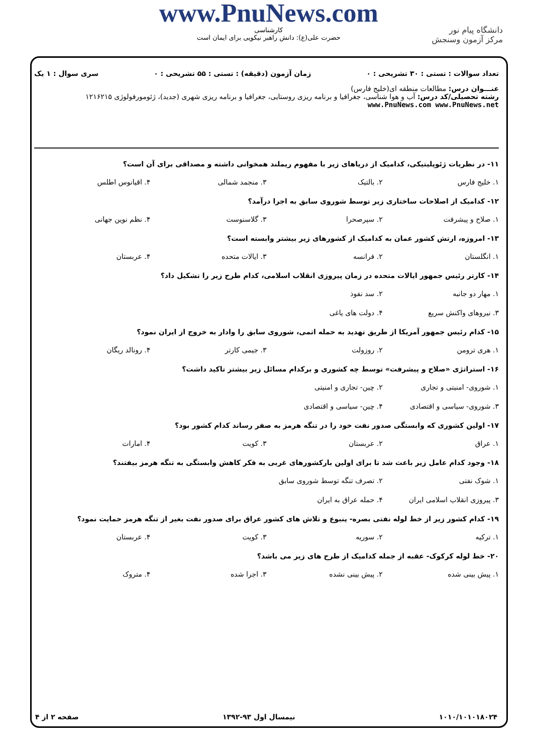دانشگاه پیام نور
مرکز آزمون وسنجش
www.PnuNews.com
کارشناسی
حضرت علی(ع): دانش راهبر نیکویی برای ایمان است
تعداد سوالات : تستی : ۳۰ تشریحی : ۰ زمان آزمون (دقیقه) : تستی : ۵۵ تشریحی : ۰ سری سوال : ۱ یک
عنـــوان درس: مطالعات منطقه ای(خلیج فارس)
رشته تحصیلی/کد درس: آب و هوا شناسی، جغرافیا و برنامه ریزی روستایی، جغرافیا و برنامه ریزی شهری (جدید)، ژئومورفولوژی ۱۲۱۶۲۱۵ www.PnuNews.com www.PnuNews.net
۱۱- در نظریات ژئوپلیتیکی، کدامیک از دریاهای زیر با مفهوم ریملند همخوانی داشته و مصداقی برای آن است؟
۱. خلیج فارس ۲. بالتیک ۳. منجمد شمالی ۴. اقیانوس اطلس
۱۲- کدامیک از اصلاحات ساختاری زیر توسط شوروی سابق به اجرا درآمد؟
۱. صلاح و پیشرفت ۲. سپرصحرا ۳. گلاسنوست ۴. نظم نوین جهانی
۱۳- امروزه، ارتش کشور عمان به کدامیک از کشورهای زیر بیشتر وابسته است؟
۱. انگلستان ۲. فرانسه ۳. ایالات متحده ۴. عربستان
۱۴- کارتر رئیس جمهور ایالات متحده در زمان پیروزی انقلاب اسلامی، کدام طرح زیر را تشکیل داد؟
۱. مهار دو جانبه ۲. سد نفوذ ۳. نیروهای واکنش سریع ۴. دولت های یاغی
۱۵- کدام رئیس جمهور آمریکا از طریق تهدید به حمله اتمی، شوروی سابق را وادار به خروج از ایران نمود؟
۱. هری ترومن ۲. روزولت ۳. جیمی کارتر ۴. رونالد ریگان
۱۶- استراتژی «صلاح و پیشرفت» توسط چه کشوری و برکدام مسائل زیر بیشتر تاکید داشت؟
۱. شوروی- امنیتی و تجاری ۲. چین- تجاری و امنیتی ۳. شوروی- سیاسی و اقتصادی ۴. چین- سیاسی و اقتصادی
۱۷- اولین کشوری که وابستگی صدور نفت خود را در تنگه هرمز به صفر رساند کدام کشور بود؟
۱. عراق ۲. عربستان ۳. کویت ۴. امارات
۱۸- وجود کدام عامل زیر باعث شد تا برای اولین بارکشورهای غربی به فکر کاهش وابستگی به تنگه هرمز بیفتند؟
۱. شوک نفتی ۲. تصرف تنگه توسط شوروی سابق ۳. پیروزی انقلاب اسلامی ایران ۴. حمله عراق به ایران
۱۹- کدام کشور زیر از خط لوله نفتی بصره- ینبوع و تلاش های کشور عراق برای صدور نفت بغیر از تنگه هرمز حمایت نمود؟
۱. ترکیه ۲. سوریه ۳. کویت ۴. عربستان
۲۰- خط لوله کرکوک- عقبه از جمله کدامیک از طرح های زیر می باشد؟
۱. پیش بینی شده ۲. پیش بینی نشده ۳. اجرا شده ۴. متروک
۱۰۱۰/۱۰۱۰۱۸۰۲۴ نیمسال اول ۹۳-۱۳۹۲ صفحه ۲ از ۴